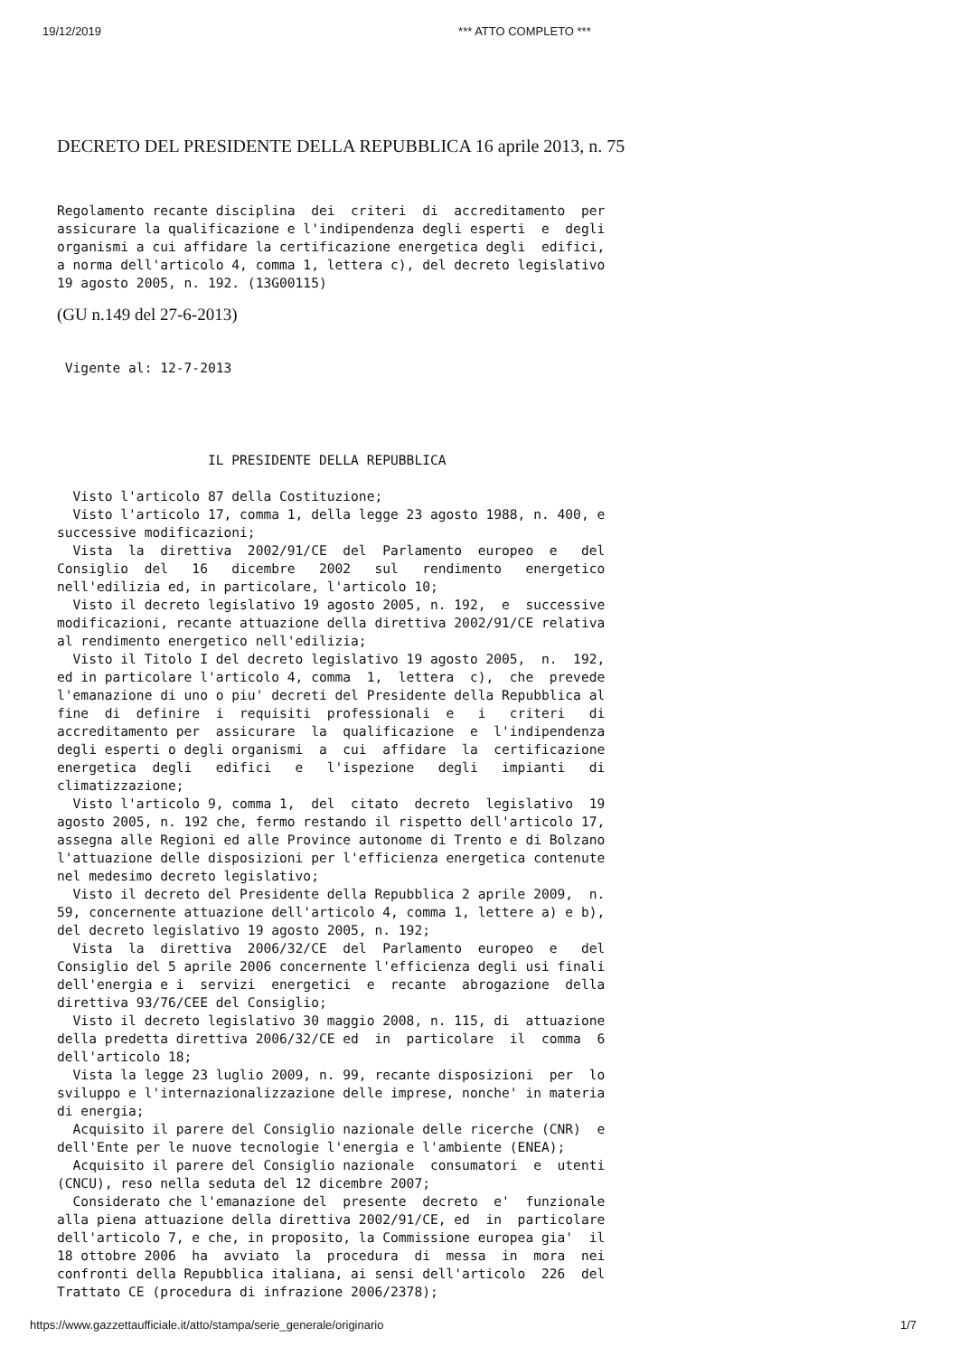19/12/2019 *** ATTO COMPLETO ***
DECRETO DEL PRESIDENTE DELLA REPUBBLICA 16 aprile 2013, n. 75
Regolamento recante disciplina  dei  criteri  di  accreditamento  per
assicurare la qualificazione e l'indipendenza degli esperti  e  degli
organismi a cui affidare la certificazione energetica degli  edifici,
a norma dell'articolo 4, comma 1, lettera c), del decreto legislativo
19 agosto 2005, n. 192. (13G00115)
(GU n.149 del 27-6-2013)
 Vigente al: 12-7-2013
                   IL PRESIDENTE DELLA REPUBBLICA
  Visto l'articolo 87 della Costituzione;
  Visto l'articolo 17, comma 1, della legge 23 agosto 1988, n. 400, e
successive modificazioni;
  Vista  la  direttiva  2002/91/CE  del  Parlamento  europeo  e   del
Consiglio  del   16   dicembre   2002   sul   rendimento   energetico
nell'edilizia ed, in particolare, l'articolo 10;
  Visto il decreto legislativo 19 agosto 2005, n. 192,  e  successive
modificazioni, recante attuazione della direttiva 2002/91/CE relativa
al rendimento energetico nell'edilizia;
  Visto il Titolo I del decreto legislativo 19 agosto 2005,  n.  192,
ed in particolare l'articolo 4, comma  1,  lettera  c),  che  prevede
l'emanazione di uno o piu' decreti del Presidente della Repubblica al
fine  di  definire  i  requisiti  professionali  e   i   criteri   di
accreditamento per  assicurare  la  qualificazione  e  l'indipendenza
degli esperti o degli organismi  a  cui  affidare  la  certificazione
energetica  degli   edifici   e   l'ispezione   degli   impianti   di
climatizzazione;
  Visto l'articolo 9, comma 1,  del  citato  decreto  legislativo  19
agosto 2005, n. 192 che, fermo restando il rispetto dell'articolo 17,
assegna alle Regioni ed alle Province autonome di Trento e di Bolzano
l'attuazione delle disposizioni per l'efficienza energetica contenute
nel medesimo decreto legislativo;
  Visto il decreto del Presidente della Repubblica 2 aprile 2009,  n.
59, concernente attuazione dell'articolo 4, comma 1, lettere a) e b),
del decreto legislativo 19 agosto 2005, n. 192;
  Vista  la  direttiva  2006/32/CE  del  Parlamento  europeo  e   del
Consiglio del 5 aprile 2006 concernente l'efficienza degli usi finali
dell'energia e i  servizi  energetici  e  recante  abrogazione  della
direttiva 93/76/CEE del Consiglio;
  Visto il decreto legislativo 30 maggio 2008, n. 115, di  attuazione
della predetta direttiva 2006/32/CE ed  in  particolare  il  comma  6
dell'articolo 18;
  Vista la legge 23 luglio 2009, n. 99, recante disposizioni  per  lo
sviluppo e l'internazionalizzazione delle imprese, nonche' in materia
di energia;
  Acquisito il parere del Consiglio nazionale delle ricerche (CNR)  e
dell'Ente per le nuove tecnologie l'energia e l'ambiente (ENEA);
  Acquisito il parere del Consiglio nazionale  consumatori  e  utenti
(CNCU), reso nella seduta del 12 dicembre 2007;
  Considerato che l'emanazione del  presente  decreto  e'  funzionale
alla piena attuazione della direttiva 2002/91/CE, ed  in  particolare
dell'articolo 7, e che, in proposito, la Commissione europea gia'  il
18 ottobre 2006  ha  avviato  la  procedura  di  messa  in  mora  nei
confronti della Repubblica italiana, ai sensi dell'articolo  226  del
Trattato CE (procedura di infrazione 2006/2378);
https://www.gazzettaufficiale.it/atto/stampa/serie_generale/originario 1/7